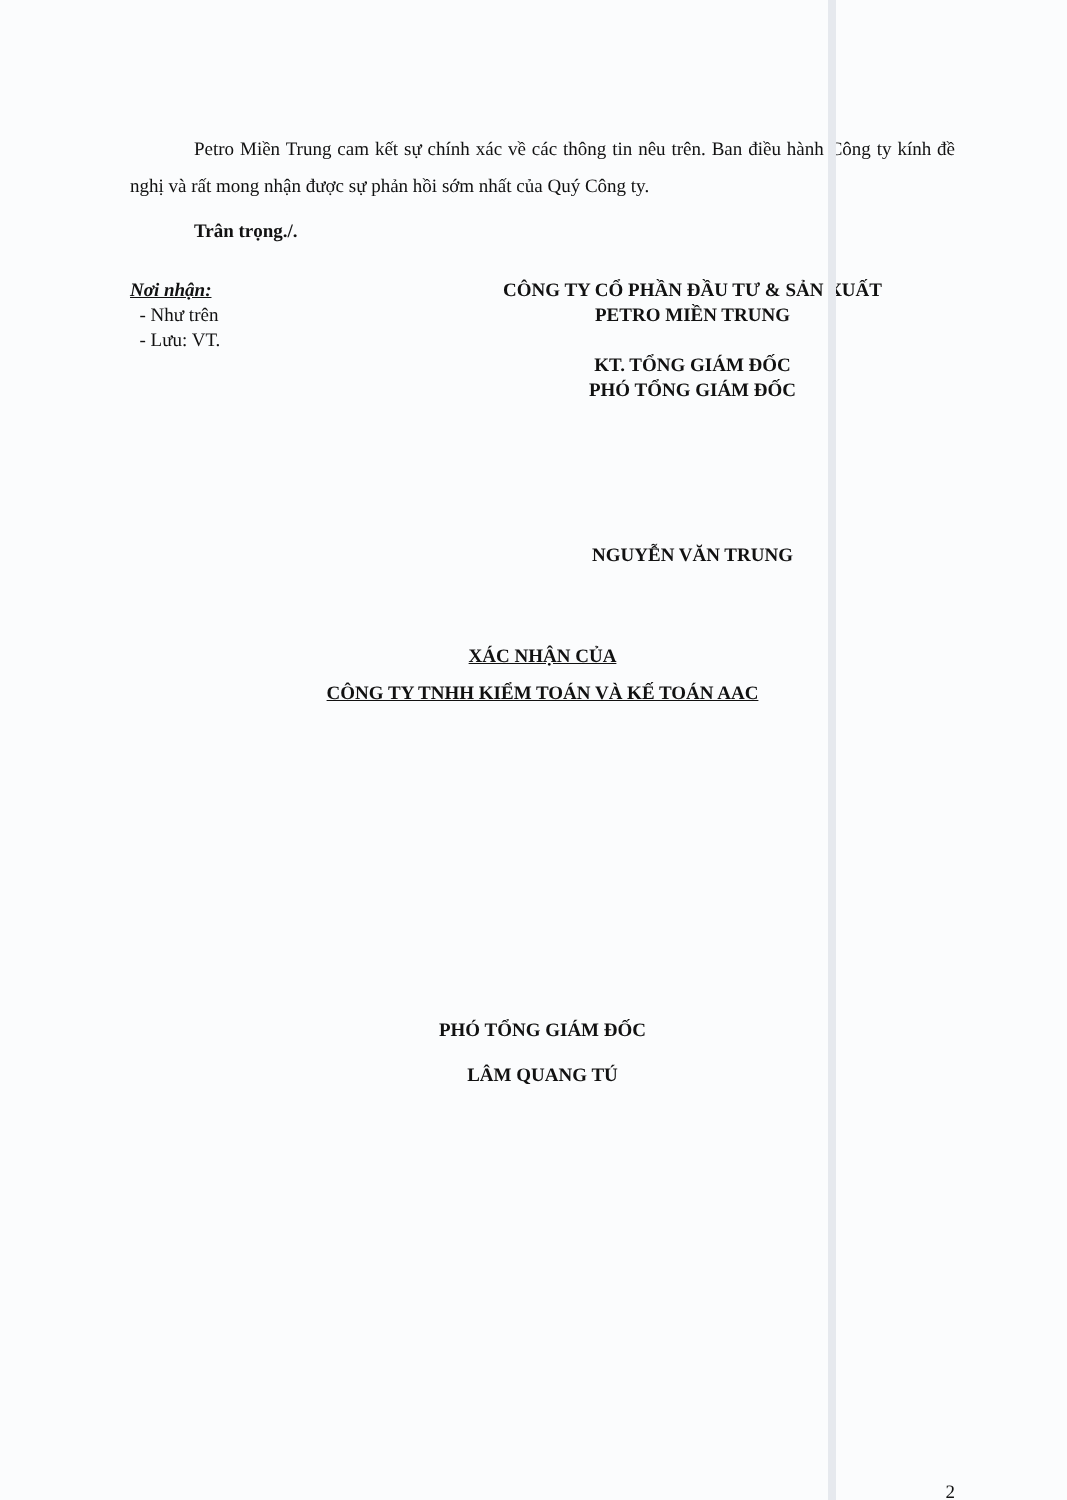Petro Miền Trung cam kết sự chính xác về các thông tin nêu trên. Ban điều hành Công ty kính đề nghị và rất mong nhận được sự phản hồi sớm nhất của Quý Công ty.
Trân trọng./.
Nơi nhận:
- Như trên
- Lưu: VT.
CÔNG TY CỔ PHẦN ĐẦU TƯ & SẢN XUẤT
PETRO MIỀN TRUNG
KT. TỔNG GIÁM ĐỐC
PHÓ TỔNG GIÁM ĐỐC
NGUYỄN VĂN TRUNG
XÁC NHẬN CỦA
CÔNG TY TNHH KIỂM TOÁN VÀ KẾ TOÁN AAC
PHÓ TỔNG GIÁM ĐỐC
LÂM QUANG TÚ
2